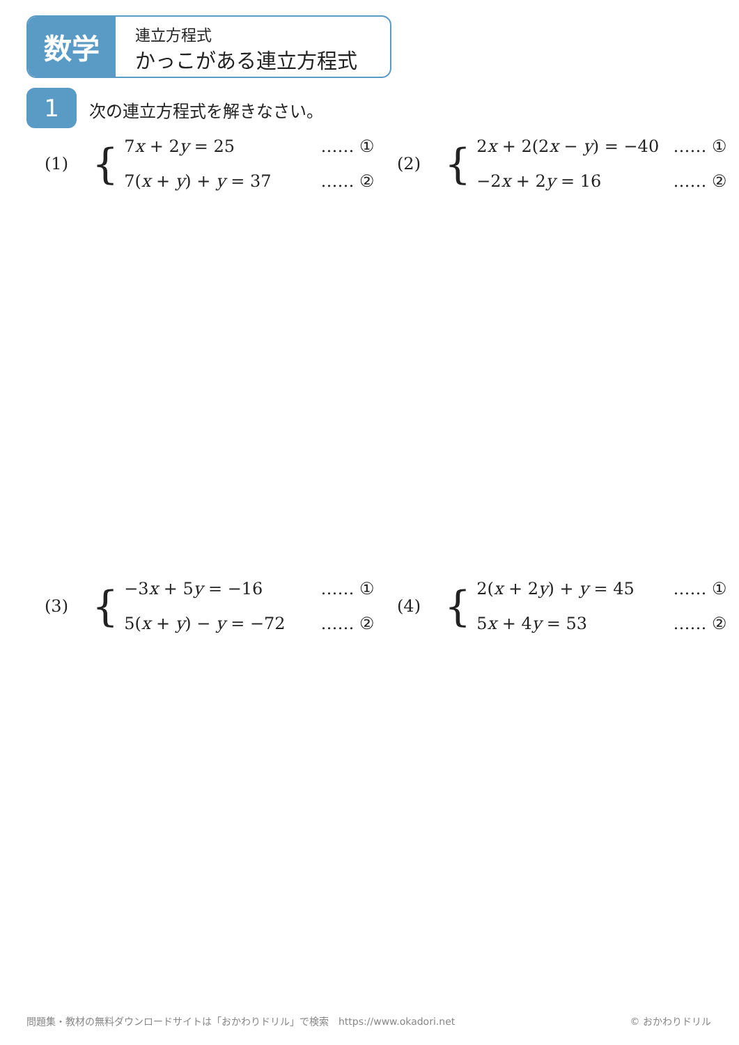数学
連立方程式
かっこがある連立方程式
1 次の連立方程式を解きなさい。
(1) {
7x + 2y = 25 …… ①
7(x + y) + y = 37 …… ②
(2) {
2x + 2(2x − y) = −40 …… ①
−2x + 2y = 16 …… ②
(3) {
−3x + 5y = −16 …… ①
5(x + y) − y = −72 …… ②
(4) {
2(x + 2y) + y = 45 …… ①
5x + 4y = 53 …… ②
問題集・教材の無料ダウンロードサイトは「おかわりドリル」で検索　https://www.okadori.net
© おかわりドリル